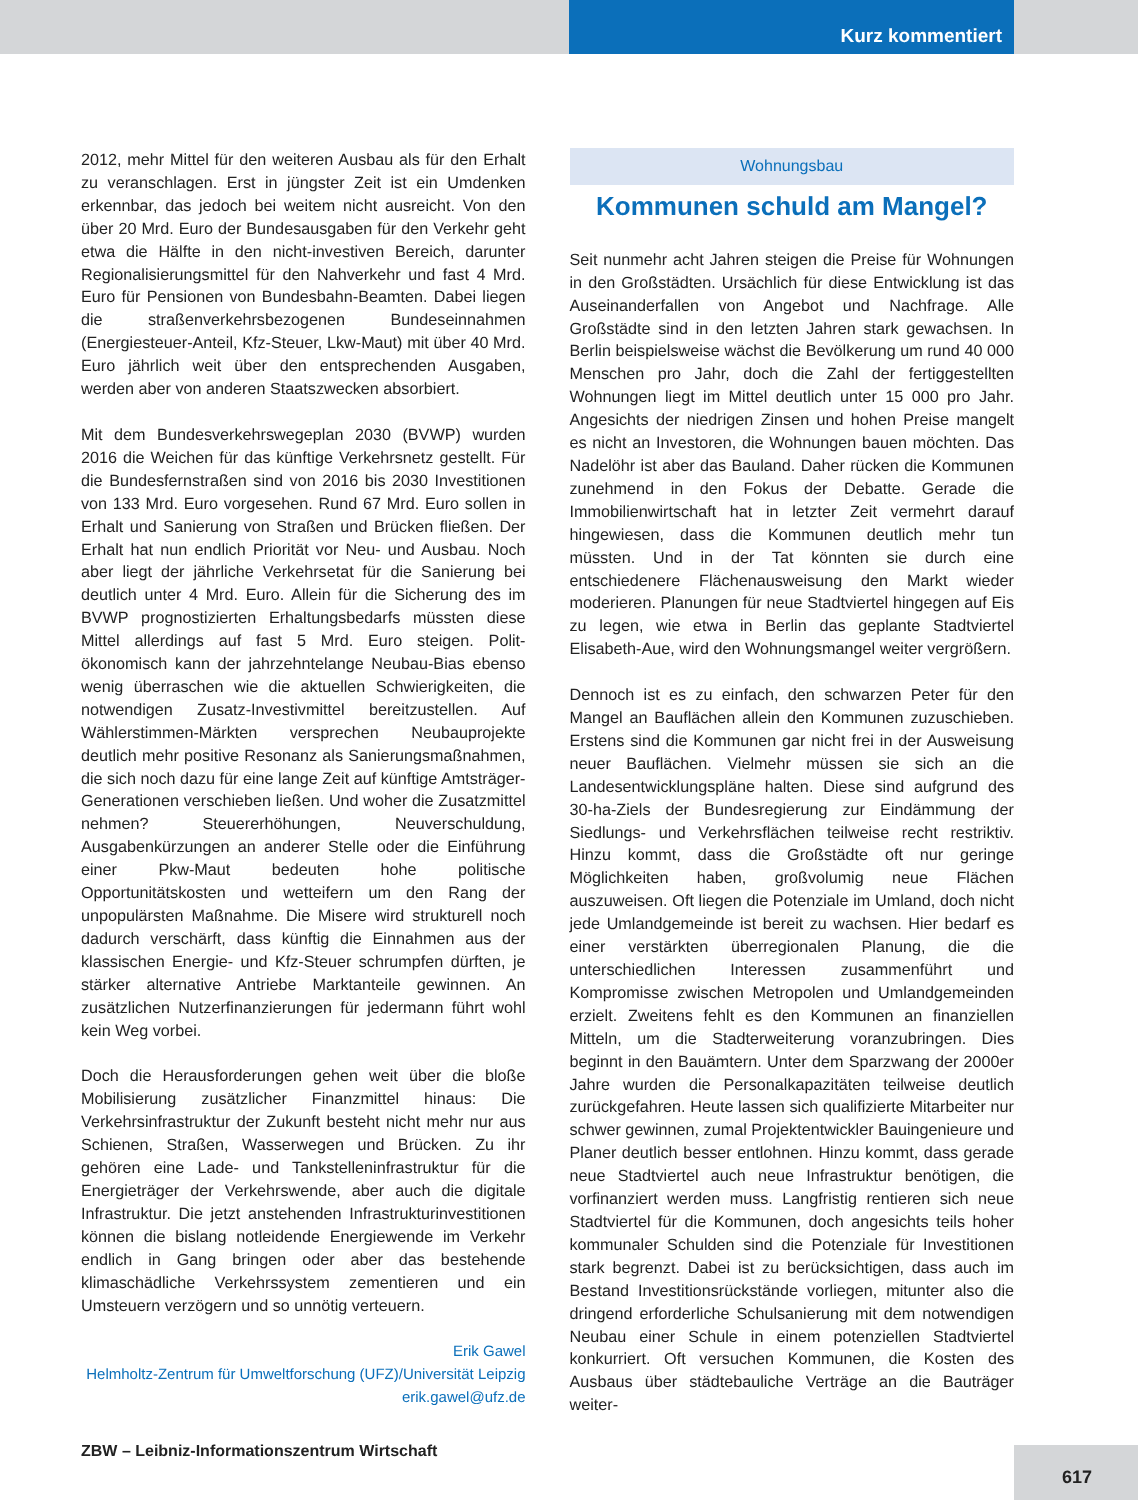Kurz kommentiert
2012, mehr Mittel für den weiteren Ausbau als für den Erhalt zu veranschlagen. Erst in jüngster Zeit ist ein Umdenken erkennbar, das jedoch bei weitem nicht ausreicht. Von den über 20 Mrd. Euro der Bundesausgaben für den Verkehr geht etwa die Hälfte in den nicht-investiven Bereich, darunter Regionalisierungsmittel für den Nahverkehr und fast 4 Mrd. Euro für Pensionen von Bundesbahn-Beamten. Dabei liegen die straßenverkehrsbezogenen Bundeseinnahmen (Energiesteuer-Anteil, Kfz-Steuer, Lkw-Maut) mit über 40 Mrd. Euro jährlich weit über den entsprechenden Ausgaben, werden aber von anderen Staatszwecken absorbiert.
Mit dem Bundesverkehrswegeplan 2030 (BVWP) wurden 2016 die Weichen für das künftige Verkehrsnetz gestellt. Für die Bundesfernstraßen sind von 2016 bis 2030 Investitionen von 133 Mrd. Euro vorgesehen. Rund 67 Mrd. Euro sollen in Erhalt und Sanierung von Straßen und Brücken fließen. Der Erhalt hat nun endlich Priorität vor Neu- und Ausbau. Noch aber liegt der jährliche Verkehrsetat für die Sanierung bei deutlich unter 4 Mrd. Euro. Allein für die Sicherung des im BVWP prognostizierten Erhaltungsbedarfs müssten diese Mittel allerdings auf fast 5 Mrd. Euro steigen. Polit-ökonomisch kann der jahrzehntelange Neubau-Bias ebenso wenig überraschen wie die aktuellen Schwierigkeiten, die notwendigen Zusatz-Investivmittel bereitzustellen. Auf Wählerstimmen-Märkten versprechen Neubauprojekte deutlich mehr positive Resonanz als Sanierungsmaßnahmen, die sich noch dazu für eine lange Zeit auf künftige Amtsträger-Generationen verschieben ließen. Und woher die Zusatzmittel nehmen? Steuererhöhungen, Neuverschuldung, Ausgabenkürzungen an anderer Stelle oder die Einführung einer Pkw-Maut bedeuten hohe politische Opportunitätskosten und wetteifern um den Rang der unpopulärsten Maßnahme. Die Misere wird strukturell noch dadurch verschärft, dass künftig die Einnahmen aus der klassischen Energie- und Kfz-Steuer schrumpfen dürften, je stärker alternative Antriebe Marktanteile gewinnen. An zusätzlichen Nutzerfinanzierungen für jedermann führt wohl kein Weg vorbei.
Doch die Herausforderungen gehen weit über die bloße Mobilisierung zusätzlicher Finanzmittel hinaus: Die Verkehrsinfrastruktur der Zukunft besteht nicht mehr nur aus Schienen, Straßen, Wasserwegen und Brücken. Zu ihr gehören eine Lade- und Tankstelleninfrastruktur für die Energieträger der Verkehrswende, aber auch die digitale Infrastruktur. Die jetzt anstehenden Infrastrukturinvestitionen können die bislang notleidende Energiewende im Verkehr endlich in Gang bringen oder aber das bestehende klimaschädliche Verkehrssystem zementieren und ein Umsteuern verzögern und so unnötig verteuern.
Erik Gawel
Helmholtz-Zentrum für Umweltforschung (UFZ)/Universität Leipzig
erik.gawel@ufz.de
Wohnungsbau
Kommunen schuld am Mangel?
Seit nunmehr acht Jahren steigen die Preise für Wohnungen in den Großstädten. Ursächlich für diese Entwicklung ist das Auseinanderfallen von Angebot und Nachfrage. Alle Großstädte sind in den letzten Jahren stark gewachsen. In Berlin beispielsweise wächst die Bevölkerung um rund 40 000 Menschen pro Jahr, doch die Zahl der fertiggestellten Wohnungen liegt im Mittel deutlich unter 15 000 pro Jahr. Angesichts der niedrigen Zinsen und hohen Preise mangelt es nicht an Investoren, die Wohnungen bauen möchten. Das Nadelöhr ist aber das Bauland. Daher rücken die Kommunen zunehmend in den Fokus der Debatte. Gerade die Immobilienwirtschaft hat in letzter Zeit vermehrt darauf hingewiesen, dass die Kommunen deutlich mehr tun müssten. Und in der Tat könnten sie durch eine entschiedenere Flächenausweisung den Markt wieder moderieren. Planungen für neue Stadtviertel hingegen auf Eis zu legen, wie etwa in Berlin das geplante Stadtviertel Elisabeth-Aue, wird den Wohnungsmangel weiter vergrößern.
Dennoch ist es zu einfach, den schwarzen Peter für den Mangel an Bauflächen allein den Kommunen zuzuschieben. Erstens sind die Kommunen gar nicht frei in der Ausweisung neuer Bauflächen. Vielmehr müssen sie sich an die Landesentwicklungspläne halten. Diese sind aufgrund des 30-ha-Ziels der Bundesregierung zur Eindämmung der Siedlungs- und Verkehrsflächen teilweise recht restriktiv. Hinzu kommt, dass die Großstädte oft nur geringe Möglichkeiten haben, großvolumig neue Flächen auszuweisen. Oft liegen die Potenziale im Umland, doch nicht jede Umlandgemeinde ist bereit zu wachsen. Hier bedarf es einer verstärkten überregionalen Planung, die die unterschiedlichen Interessen zusammenführt und Kompromisse zwischen Metropolen und Umlandgemeinden erzielt. Zweitens fehlt es den Kommunen an finanziellen Mitteln, um die Stadterweiterung voranzubringen. Dies beginnt in den Bauämtern. Unter dem Sparzwang der 2000er Jahre wurden die Personalkapazitäten teilweise deutlich zurückgefahren. Heute lassen sich qualifizierte Mitarbeiter nur schwer gewinnen, zumal Projektentwickler Bauingenieure und Planer deutlich besser entlohnen. Hinzu kommt, dass gerade neue Stadtviertel auch neue Infrastruktur benötigen, die vorfinanziert werden muss. Langfristig rentieren sich neue Stadtviertel für die Kommunen, doch angesichts teils hoher kommunaler Schulden sind die Potenziale für Investitionen stark begrenzt. Dabei ist zu berücksichtigen, dass auch im Bestand Investitionsrückstände vorliegen, mitunter also die dringend erforderliche Schulsanierung mit dem notwendigen Neubau einer Schule in einem potenziellen Stadtviertel konkurriert. Oft versuchen Kommunen, die Kosten des Ausbaus über städtebauliche Verträge an die Bauträger weiter-
ZBW – Leibniz-Informationszentrum Wirtschaft
617